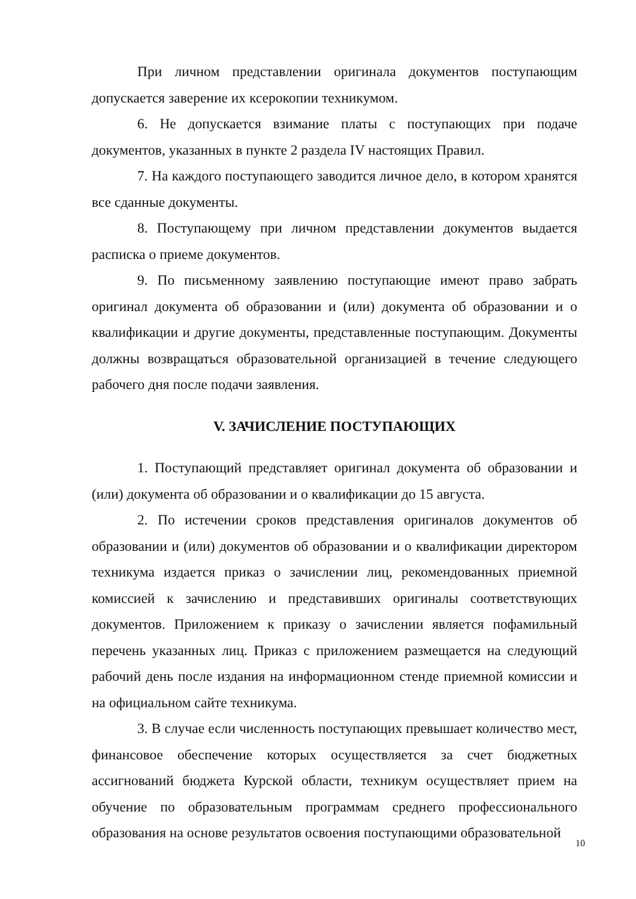При личном представлении оригинала документов поступающим допускается заверение их ксерокопии техникумом.
6. Не допускается взимание платы с поступающих при подаче документов, указанных в пункте 2 раздела IV настоящих Правил.
7. На каждого поступающего заводится личное дело, в котором хранятся все сданные документы.
8. Поступающему при личном представлении документов выдается расписка о приеме документов.
9. По письменному заявлению поступающие имеют право забрать оригинал документа об образовании и (или) документа об образовании и о квалификации и другие документы, представленные поступающим. Документы должны возвращаться образовательной организацией в течение следующего рабочего дня после подачи заявления.
V. ЗАЧИСЛЕНИЕ ПОСТУПАЮЩИХ
1. Поступающий представляет оригинал документа об образовании и (или) документа об образовании и о квалификации до 15 августа.
2. По истечении сроков представления оригиналов документов об образовании и (или) документов об образовании и о квалификации директором техникума издается приказ о зачислении лиц, рекомендованных приемной комиссией к зачислению и представивших оригиналы соответствующих документов. Приложением к приказу о зачислении является пофамильный перечень указанных лиц. Приказ с приложением размещается на следующий рабочий день после издания на информационном стенде приемной комиссии и на официальном сайте техникума.
3. В случае если численность поступающих превышает количество мест, финансовое обеспечение которых осуществляется за счет бюджетных ассигнований бюджета Курской области, техникум осуществляет прием на обучение по образовательным программам среднего профессионального образования на основе результатов освоения поступающими образовательной
10